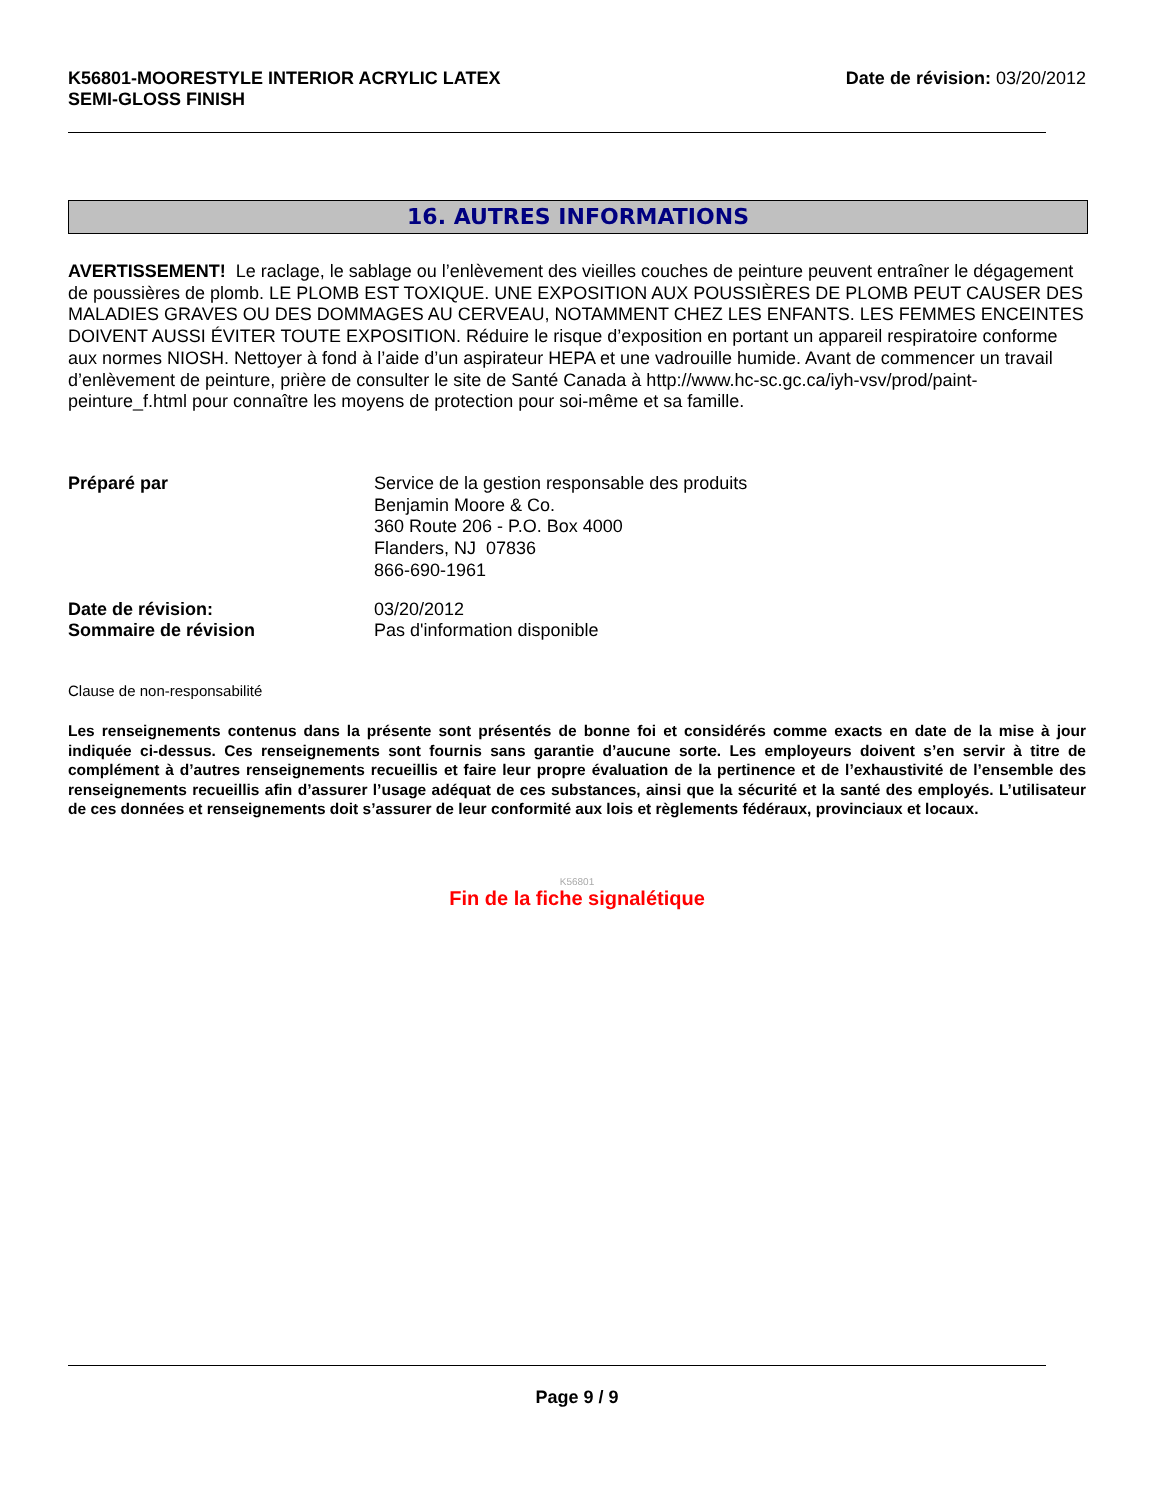K56801-MOORESTYLE INTERIOR ACRYLIC LATEX
SEMI-GLOSS FINISH
Date de révision: 03/20/2012
16. AUTRES INFORMATIONS
AVERTISSEMENT! Le raclage, le sablage ou l’enlèvement des vieilles couches de peinture peuvent entraîner le dégagement de poussières de plomb. LE PLOMB EST TOXIQUE. UNE EXPOSITION AUX POUSSIÈRES DE PLOMB PEUT CAUSER DES MALADIES GRAVES OU DES DOMMAGES AU CERVEAU, NOTAMMENT CHEZ LES ENFANTS. LES FEMMES ENCEINTES DOIVENT AUSSI ÉVITER TOUTE EXPOSITION. Réduire le risque d’exposition en portant un appareil respiratoire conforme aux normes NIOSH. Nettoyer à fond à l’aide d’un aspirateur HEPA et une vadrouille humide. Avant de commencer un travail d’enlèvement de peinture, prière de consulter le site de Santé Canada à http://www.hc-sc.gc.ca/iyh-vsv/prod/paint-peinture_f.html pour connaître les moyens de protection pour soi-même et sa famille.
| Préparé par | Service de la gestion responsable des produits Benjamin Moore & Co. 360 Route 206 - P.O. Box 4000 Flanders, NJ 07836 866-690-1961 |
| Date de révision: Sommaire de révision | 03/20/2012 Pas d'information disponible |
Clause de non-responsabilité
Les renseignements contenus dans la présente sont présentés de bonne foi et considérés comme exacts en date de la mise à jour indiquée ci-dessus. Ces renseignements sont fournis sans garantie d’aucune sorte. Les employeurs doivent s’en servir à titre de complément à d’autres renseignements recueillis et faire leur propre évaluation de la pertinence et de l’exhaustivité de l’ensemble des renseignements recueillis afin d’assurer l’usage adéquat de ces substances, ainsi que la sécurité et la santé des employés. L’utilisateur de ces données et renseignements doit s’assurer de leur conformité aux lois et règlements fédéraux, provinciaux et locaux.
K56801
Fin de la fiche signalétique
Page 9 / 9